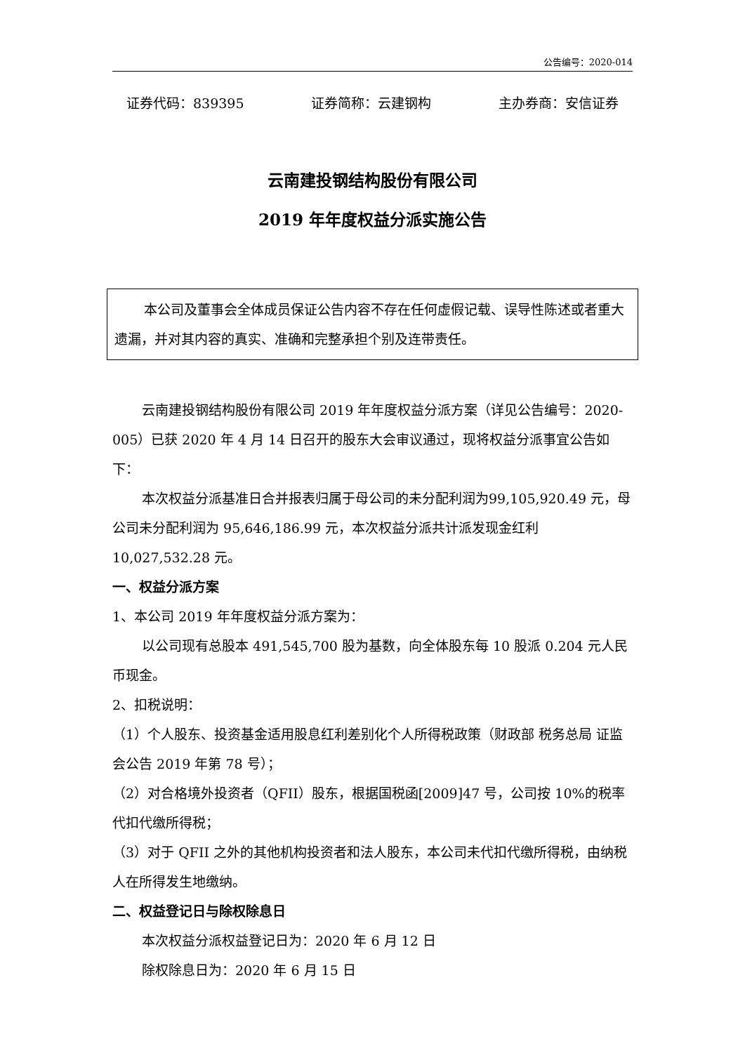公告编号：2020-014
证券代码：839395 证券简称：云建钢构 主办券商：安信证券
云南建投钢结构股份有限公司
2019 年年度权益分派实施公告
本公司及董事会全体成员保证公告内容不存在任何虚假记载、误导性陈述或者重大遗漏，并对其内容的真实、准确和完整承担个别及连带责任。
云南建投钢结构股份有限公司 2019 年年度权益分派方案（详见公告编号：2020-005）已获 2020 年 4 月 14 日召开的股东大会审议通过，现将权益分派事宜公告如下：
本次权益分派基准日合并报表归属于母公司的未分配利润为99,105,920.49 元，母公司未分配利润为 95,646,186.99 元，本次权益分派共计派发现金红利 10,027,532.28 元。
一、权益分派方案
1、本公司 2019 年年度权益分派方案为：
以公司现有总股本 491,545,700 股为基数，向全体股东每 10 股派 0.204 元人民币现金。
2、扣税说明：
（1）个人股东、投资基金适用股息红利差别化个人所得税政策（财政部 税务总局 证监会公告 2019 年第 78 号）；
（2）对合格境外投资者（QFII）股东，根据国税函[2009]47 号，公司按 10%的税率代扣代缴所得税；
（3）对于 QFII 之外的其他机构投资者和法人股东，本公司未代扣代缴所得税，由纳税人在所得发生地缴纳。
二、权益登记日与除权除息日
本次权益分派权益登记日为：2020 年 6 月 12 日
除权除息日为：2020 年 6 月 15 日